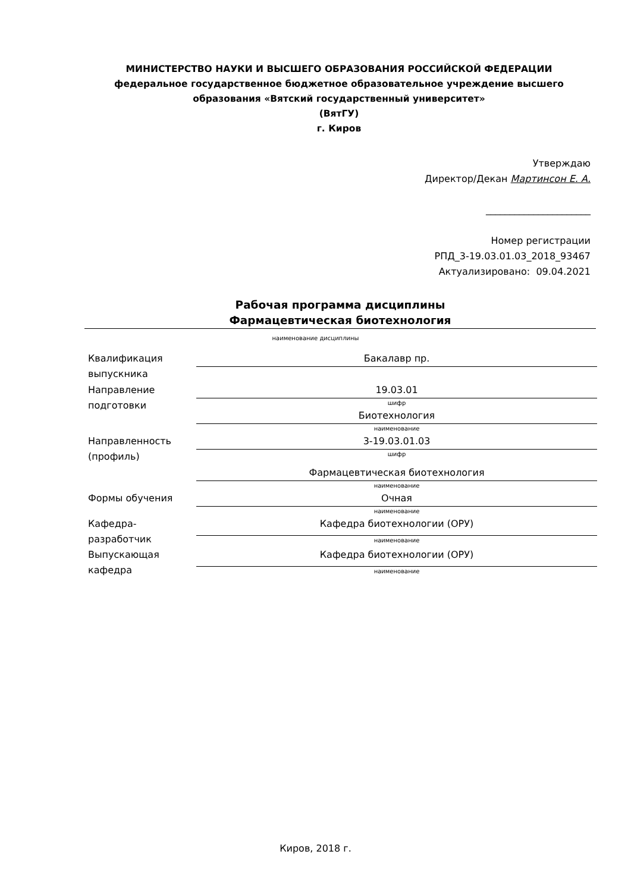МИНИСТЕРСТВО НАУКИ И ВЫСШЕГО ОБРАЗОВАНИЯ РОССИЙСКОЙ ФЕДЕРАЦИИ
федеральное государственное бюджетное образовательное учреждение высшего образования «Вятский государственный университет»
(ВятГУ)
г. Киров
Утверждаю
Директор/Декан Мартинсон Е. А.
______________________
Номер регистрации
РПД_3-19.03.01.03_2018_93467
Актуализировано: 09.04.2021
Рабочая программа дисциплины
Фармацевтическая биотехнология
наименование дисциплины
| Квалификация выпускника | Бакалавр пр. |
| Направление подготовки | 19.03.01 |
| | шифр |
| | Биотехнология |
| | наименование |
| Направленность (профиль) | 3-19.03.01.03 |
| | шифр |
| | Фармацевтическая биотехнология |
| | наименование |
| Формы обучения | Очная |
| | наименование |
| Кафедра-разработчик | Кафедра биотехнологии (ОРУ) |
| | наименование |
| Выпускающая кафедра | Кафедра биотехнологии (ОРУ) |
| | наименование |
Киров, 2018 г.